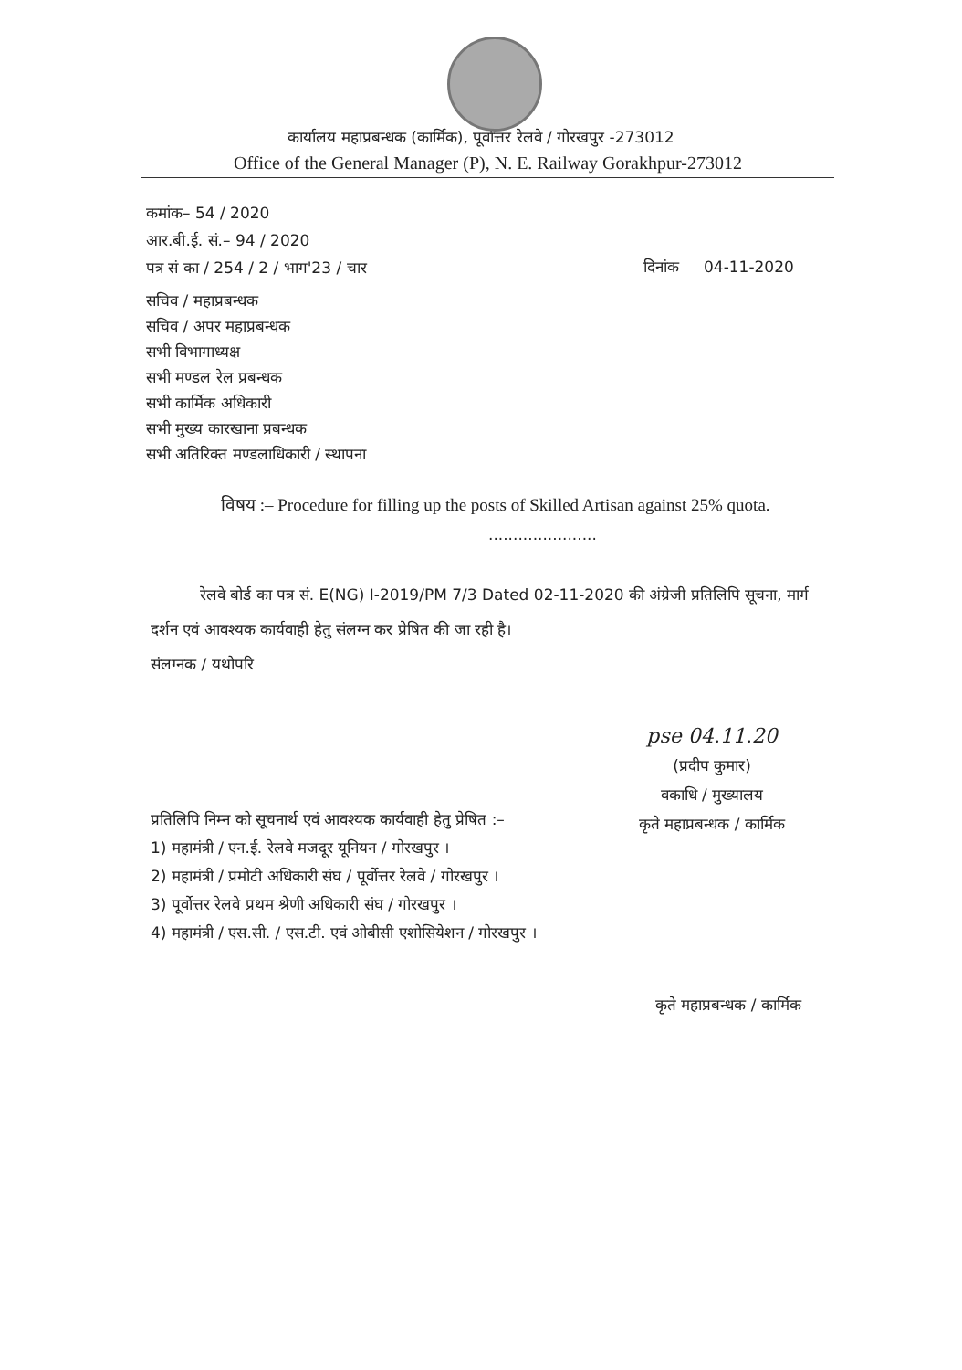कार्यालय महाप्रबन्धक (कार्मिक), पूर्वोत्तर रेलवे / गोरखपुर -273012
Office of the General Manager (P), N. E. Railway Gorakhpur-273012
कमांक– 54 / 2020
आर.बी.ई. सं.– 94 / 2020
पत्र सं का / 254 / 2 / भाग'23 / चार
दिनांक 04-11-2020
सचिव / महाप्रबन्धक
सचिव / अपर महाप्रबन्धक
सभी विभागाध्यक्ष
सभी मण्डल रेल प्रबन्धक
सभी कार्मिक अधिकारी
सभी मुख्य कारखाना प्रबन्धक
सभी अतिरिक्त मण्डलाधिकारी / स्थापना
विषय :– Procedure for filling up the posts of Skilled Artisan against 25% quota.
......................
रेलवे बोर्ड का पत्र सं. E(NG) I-2019/PM 7/3 Dated 02-11-2020 की अंग्रेजी प्रतिलिपि सूचना, मार्ग दर्शन एवं आवश्यक कार्यवाही हेतु संलग्न कर प्रेषित की जा रही है।
संलग्नक / यथोपरि
pse 04.11.20
(प्रदीप कुमार)
वकाधि / मुख्यालय
कृते महाप्रबन्धक / कार्मिक
प्रतिलिपि निम्न को सूचनार्थ एवं आवश्यक कार्यवाही हेतु प्रेषित :–
1) महामंत्री / एन.ई. रेलवे मजदूर यूनियन / गोरखपुर ।
2) महामंत्री / प्रमोटी अधिकारी संघ / पूर्वोत्तर रेलवे / गोरखपुर ।
3) पूर्वोत्तर रेलवे प्रथम श्रेणी अधिकारी संघ / गोरखपुर ।
4) महामंत्री / एस.सी. / एस.टी. एवं ओबीसी एशोसियेशन / गोरखपुर ।
कृते महाप्रबन्धक / कार्मिक